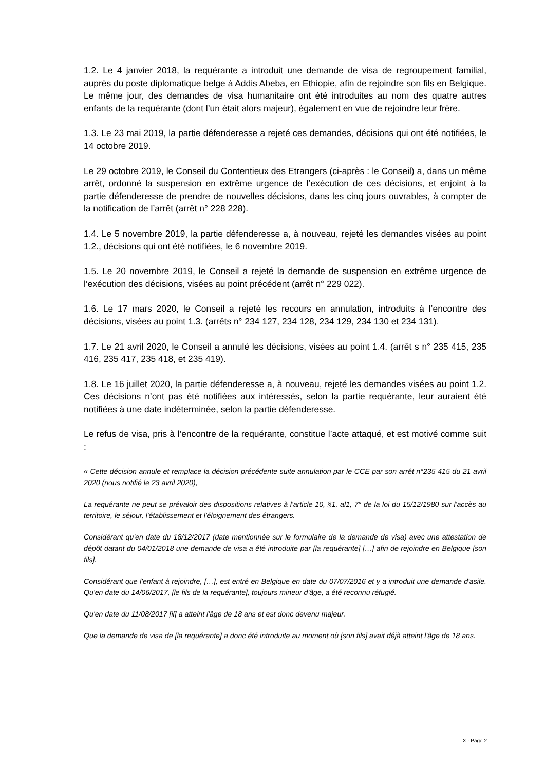1.2. Le 4 janvier 2018, la requérante a introduit une demande de visa de regroupement familial, auprès du poste diplomatique belge à Addis Abeba, en Ethiopie, afin de rejoindre son fils en Belgique. Le même jour, des demandes de visa humanitaire ont été introduites au nom des quatre autres enfants de la requérante (dont l’un était alors majeur), également en vue de rejoindre leur frère.
1.3. Le 23 mai 2019, la partie défenderesse a rejeté ces demandes, décisions qui ont été notifiées, le 14 octobre 2019.
Le 29 octobre 2019, le Conseil du Contentieux des Etrangers (ci-après : le Conseil) a, dans un même arrêt, ordonné la suspension en extrême urgence de l’exécution de ces décisions, et enjoint à la partie défenderesse de prendre de nouvelles décisions, dans les cinq jours ouvrables, à compter de la notification de l’arrêt (arrêt n° 228 228).
1.4. Le 5 novembre 2019, la partie défenderesse a, à nouveau, rejeté les demandes visées au point 1.2., décisions qui ont été notifiées, le 6 novembre 2019.
1.5. Le 20 novembre 2019, le Conseil a rejeté la demande de suspension en extrême urgence de l’exécution des décisions, visées au point précédent (arrêt n° 229 022).
1.6. Le 17 mars 2020, le Conseil a rejeté les recours en annulation, introduits à l’encontre des décisions, visées au point 1.3. (arrêts n° 234 127, 234 128, 234 129, 234 130 et 234 131).
1.7. Le 21 avril 2020, le Conseil a annulé les décisions, visées au point 1.4. (arrêt s n° 235 415, 235 416, 235 417, 235 418, et 235 419).
1.8. Le 16 juillet 2020, la partie défenderesse a, à nouveau, rejeté les demandes visées au point 1.2. Ces décisions n’ont pas été notifiées aux intéressés, selon la partie requérante, leur auraient été notifiées à une date indéterminée, selon la partie défenderesse.
Le refus de visa, pris à l’encontre de la requérante, constitue l’acte attaqué, et est motivé comme suit :
« Cette décision annule et remplace la décision précédente suite annulation par le CCE par son arrêt n°235 415 du 21 avril 2020 (nous notifié le 23 avril 2020),
La requérante ne peut se prévaloir des dispositions relatives à l'article 10, §1, al1, 7° de la loi du 15/12/1980 sur l'accès au territoire, le séjour, l'établissement et l'éloignement des étrangers.
Considérant qu'en date du 18/12/2017 (date mentionnée sur le formulaire de la demande de visa) avec une attestation de dépôt datant du 04/01/2018 une demande de visa a été introduite par [la requérante] […] afin de rejoindre en Belgique [son fils].
Considérant que l'enfant à rejoindre, […], est entré en Belgique en date du 07/07/2016 et y a introduit une demande d'asile. Qu'en date du 14/06/2017, [le fils de la requérante], toujours mineur d'âge, a été reconnu réfugié.
Qu'en date du 11/08/2017 [il] a atteint l'âge de 18 ans et est donc devenu majeur.
Que la demande de visa de [la requérante] a donc été introduite au moment où [son fils] avait déjà atteint l'âge de 18 ans.
X - Page 2